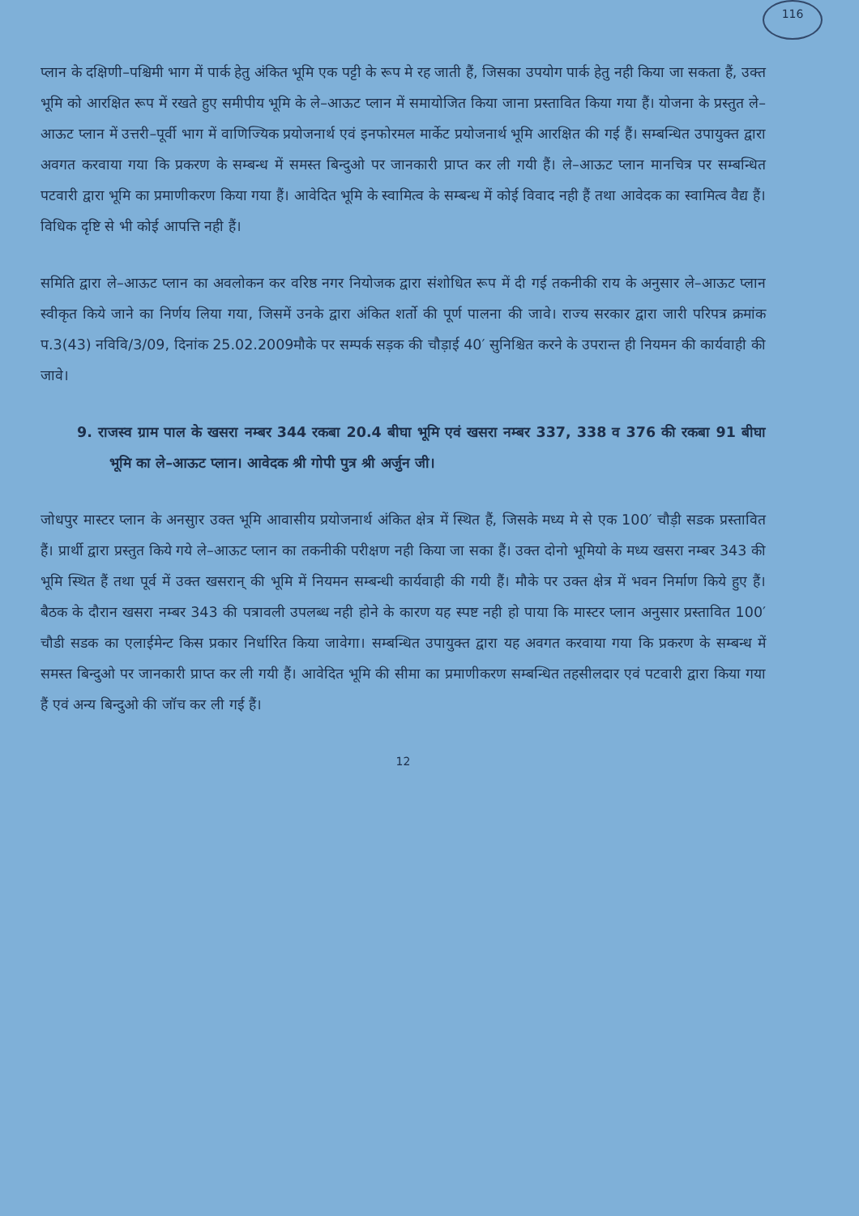116
प्लान के दक्षिणी–पश्चिमी भाग में पार्क हेतु अंकित भूमि एक पट्टी के रूप मे रह जाती हैं, जिसका उपयोग पार्क हेतु नही किया जा सकता हैं, उक्त भूमि को आरक्षित रूप में रखते हुए समीपीय भूमि के ले–आऊट प्लान में समायोजित किया जाना प्रस्तावित किया गया हैं। योजना के प्रस्तुत ले–आऊट प्लान में उत्तरी–पूर्वी भाग में वाणिज्यिक प्रयोजनार्थ एवं इनफोरमल मार्केट प्रयोजनार्थ भूमि आरक्षित की गई हैं। सम्बन्धित उपायुक्त द्वारा अवगत करवाया गया कि प्रकरण के सम्बन्ध में समस्त बिन्दुओ पर जानकारी प्राप्त कर ली गयी हैं। ले–आऊट प्लान मानचित्र पर सम्बन्धित पटवारी द्वारा भूमि का प्रमाणीकरण किया गया हैं। आवेदित भूमि के स्वामित्व के सम्बन्ध में कोई विवाद नही हैं तथा आवेदक का स्वामित्व वैद्य हैं। विधिक दृष्टि से भी कोई आपत्ति नही हैं।
समिति द्वारा ले–आऊट प्लान का अवलोकन कर वरिष्ठ नगर नियोजक द्वारा संशोधित रूप में दी गई तकनीकी राय के अनुसार ले–आऊट प्लान स्वीकृत किये जाने का निर्णय लिया गया, जिसमें उनके द्वारा अंकित शर्तो की पूर्ण पालना की जावे। राज्य सरकार द्वारा जारी परिपत्र क्रमांक प.3(43) नविवि/3/09, दिनांक 25.02.2009मौके पर सम्पर्क सड़क की चौड़ाई 40′ सुनिश्चित करने के उपरान्त ही नियमन की कार्यवाही की जावे।
9. राजस्व ग्राम पाल के खसरा नम्बर 344 रकबा 20.4 बीघा भूमि एवं खसरा नम्बर 337, 338 व 376 की रकबा 91 बीघा भूमि का ले–आऊट प्लान। आवेदक श्री गोपी पुत्र श्री अर्जुन जी।
जोधपुर मास्टर प्लान के अनसुार उक्त भूमि आवासीय प्रयोजनार्थ अंकित क्षेत्र में स्थित हैं, जिसके मध्य मे से एक 100′ चौड़ी सडक प्रस्तावित हैं। प्रार्थी द्वारा प्रस्तुत किये गये ले–आऊट प्लान का तकनीकी परीक्षण नही किया जा सका हैं। उक्त दोनो भूमियो के मध्य खसरा नम्बर 343 की भूमि स्थित हैं तथा पूर्व में उक्त खसरान् की भूमि में नियमन सम्बन्धी कार्यवाही की गयी हैं। मौके पर उक्त क्षेत्र में भवन निर्माण किये हुए हैं। बैठक के दौरान खसरा नम्बर 343 की पत्रावली उपलब्ध नही होने के कारण यह स्पष्ट नही हो पाया कि मास्टर प्लान अनुसार प्रस्तावित 100′ चौडी सडक का एलाईमेन्ट किस प्रकार निर्धारित किया जावेगा। सम्बन्धित उपायुक्त द्वारा यह अवगत करवाया गया कि प्रकरण के सम्बन्ध में समस्त बिन्दुओ पर जानकारी प्राप्त कर ली गयी हैं। आवेदित भूमि की सीमा का प्रमाणीकरण सम्बन्धित तहसीलदार एवं पटवारी द्वारा किया गया हैं एवं अन्य बिन्दुओ की जॉच कर ली गई हैं।
12